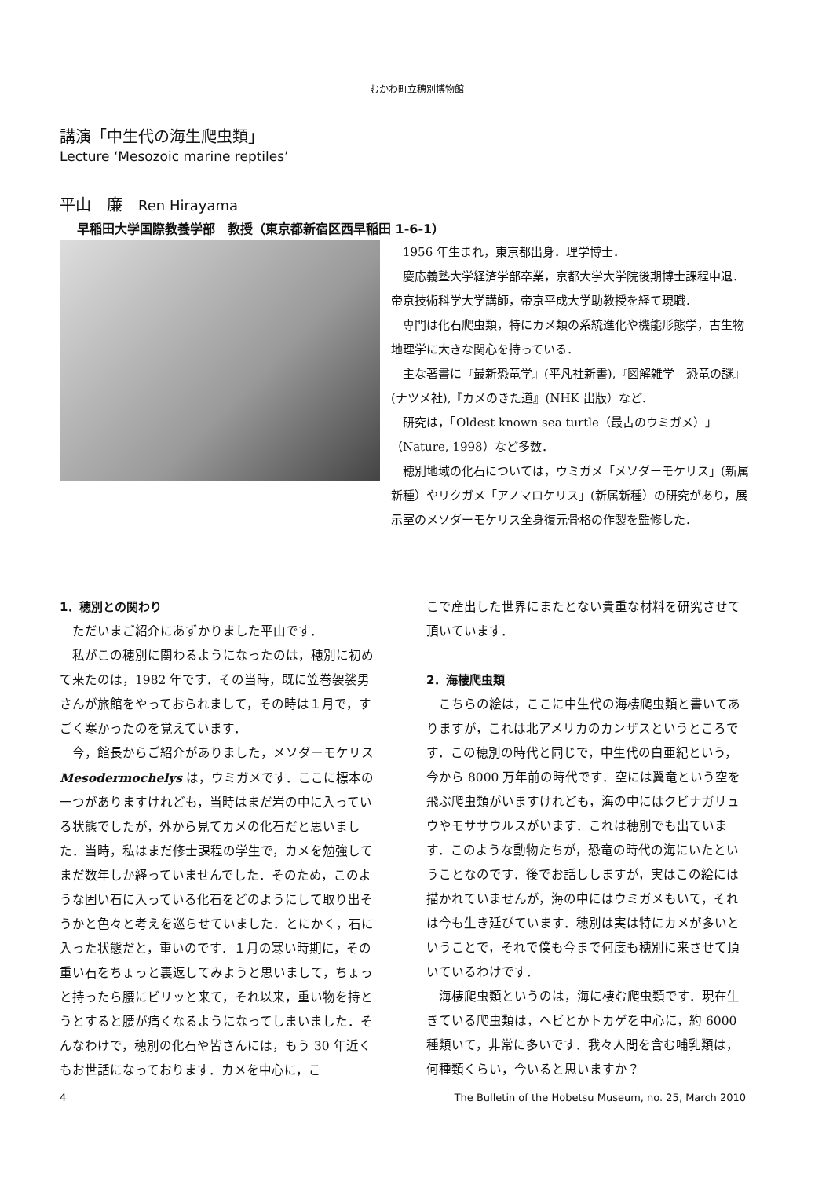むかわ町立穂別博物館
講演「中生代の海生爬虫類」
Lecture ‘Mesozoic marine reptiles’
平山　廉　Ren Hirayama
早稲田大学国際教養学部　教授（東京都新宿区西早稲田 1-6-1）
1956 年生まれ，東京都出身．理学博士．
慶応義塾大学経済学部卒業，京都大学大学院後期博士課程中退．帝京技術科学大学講師，帝京平成大学助教授を経て現職．
専門は化石爬虫類，特にカメ類の系統進化や機能形態学，古生物地理学に大きな関心を持っている．
主な著書に『最新恐竜学』(平凡社新書),『図解雑学　恐竜の謎』(ナツメ社),『カメのきた道』(NHK 出版）など．
研究は，「Oldest known sea turtle（最古のウミガメ）」（Nature, 1998）など多数．
穂別地域の化石については，ウミガメ「メソダーモケリス」(新属新種）やリクガメ「アノマロケリス」(新属新種）の研究があり，展示室のメソダーモケリス全身復元骨格の作製を監修した．
1．穂別との関わり
ただいまご紹介にあずかりました平山です．
私がこの穂別に関わるようになったのは，穂別に初めて来たのは，1982 年です．その当時，既に笠巻袈裟男さんが旅館をやっておられまして，その時は１月で，すごく寒かったのを覚えています．
今，館長からご紹介がありました，メソダーモケリス Mesodermochelys は，ウミガメです．ここに標本の一つがありますけれども，当時はまだ岩の中に入っている状態でしたが，外から見てカメの化石だと思いました．当時，私はまだ修士課程の学生で，カメを勉強してまだ数年しか経っていませんでした．そのため，このような固い石に入っている化石をどのようにして取り出そうかと色々と考えを巡らせていました．とにかく，石に入った状態だと，重いのです．１月の寒い時期に，その重い石をちょっと裏返してみようと思いまして，ちょっと持ったら腰にビリッと来て，それ以来，重い物を持とうとすると腰が痛くなるようになってしまいました．そんなわけで，穂別の化石や皆さんには，もう 30 年近くもお世話になっております．カメを中心に，こ
こで産出した世界にまたとない貴重な材料を研究させて頂いています．
2．海棲爬虫類
こちらの絵は，ここに中生代の海棲爬虫類と書いてありますが，これは北アメリカのカンザスというところです．この穂別の時代と同じで，中生代の白亜紀という，今から 8000 万年前の時代です．空には翼竜という空を飛ぶ爬虫類がいますけれども，海の中にはクビナガリュウやモササウルスがいます．これは穂別でも出ています．このような動物たちが，恐竜の時代の海にいたということなのです．後でお話ししますが，実はこの絵には描かれていませんが，海の中にはウミガメもいて，それは今も生き延びています．穂別は実は特にカメが多いということで，それで僕も今まで何度も穂別に来させて頂いているわけです．
海棲爬虫類というのは，海に棲む爬虫類です．現在生きている爬虫類は，ヘビとかトカゲを中心に，約 6000 種類いて，非常に多いです．我々人間を含む哺乳類は，何種類くらい，今いると思いますか？
4 The Bulletin of the Hobetsu Museum, no. 25, March 2010